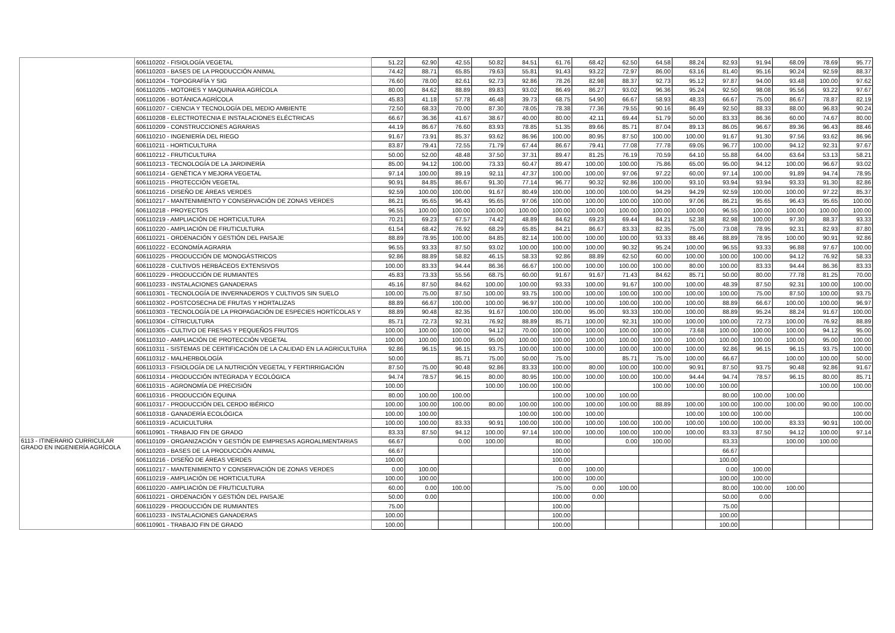| | 606110202 - FISIOLOGÍA VEGETAL | 51.22 | 62.90 | 42.55 | 50.82 | 84.51 | 61.76 | 68.42 | 62.50 | 64.58 | 88.24 | 82.93 | 91.94 | 68.09 | 78.69 | 95.77 |
| | 606110203 - BASES DE LA PRODUCCIÓN ANIMAL | 74.42 | 88.71 | 65.85 | 79.63 | 55.81 | 91.43 | 93.22 | 72.97 | 86.00 | 63.16 | 81.40 | 95.16 | 90.24 | 92.59 | 88.37 |
| | 606110204 - TOPOGRAFÍA Y SIG | 76.60 | 78.00 | 82.61 | 92.73 | 92.86 | 78.26 | 82.98 | 88.37 | 92.73 | 95.12 | 97.87 | 94.00 | 93.48 | 100.00 | 97.62 |
| | 606110205 - MOTORES Y MAQUINARIA AGRÍCOLA | 80.00 | 84.62 | 88.89 | 89.83 | 93.02 | 86.49 | 86.27 | 93.02 | 96.36 | 95.24 | 92.50 | 98.08 | 95.56 | 93.22 | 97.67 |
| | 606110206 - BOTÁNICA AGRÍCOLA | 45.83 | 41.18 | 57.78 | 46.48 | 39.73 | 68.75 | 54.90 | 66.67 | 58.93 | 48.33 | 66.67 | 75.00 | 86.67 | 78.87 | 82.19 |
| | 606110207 - CIENCIA Y TECNOLOGÍA DEL MEDIO AMBIENTE | 72.50 | 68.33 | 70.00 | 87.30 | 78.05 | 78.38 | 77.36 | 79.55 | 90.16 | 86.49 | 92.50 | 88.33 | 88.00 | 96.83 | 90.24 |
| | 606110208 - ELECTROTECNIA E INSTALACIONES ELÉCTRICAS | 66.67 | 36.36 | 41.67 | 38.67 | 40.00 | 80.00 | 42.11 | 69.44 | 51.79 | 50.00 | 83.33 | 86.36 | 60.00 | 74.67 | 80.00 |
| | 606110209 - CONSTRUCCIONES AGRARIAS | 44.19 | 86.67 | 76.60 | 83.93 | 78.85 | 51.35 | 89.66 | 85.71 | 87.04 | 89.13 | 86.05 | 96.67 | 89.36 | 96.43 | 88.46 |
| | 606110210 - INGENIERÍA DEL RIEGO | 91.67 | 73.91 | 85.37 | 93.62 | 86.96 | 100.00 | 80.95 | 87.50 | 100.00 | 100.00 | 91.67 | 91.30 | 97.56 | 93.62 | 86.96 |
| | 606110211 - HORTICULTURA | 83.87 | 79.41 | 72.55 | 71.79 | 67.44 | 86.67 | 79.41 | 77.08 | 77.78 | 69.05 | 96.77 | 100.00 | 94.12 | 92.31 | 97.67 |
| | 606110212 - FRUTICULTURA | 50.00 | 52.00 | 48.48 | 37.50 | 37.31 | 89.47 | 81.25 | 76.19 | 70.59 | 64.10 | 55.88 | 64.00 | 63.64 | 53.13 | 58.21 |
| | 606110213 - TECNOLOGÍA DE LA JARDINERÍA | 85.00 | 94.12 | 100.00 | 73.33 | 60.47 | 89.47 | 100.00 | 100.00 | 75.86 | 65.00 | 95.00 | 94.12 | 100.00 | 96.67 | 93.02 |
| | 606110214 - GENÉTICA Y MEJORA VEGETAL | 97.14 | 100.00 | 89.19 | 92.11 | 47.37 | 100.00 | 100.00 | 97.06 | 97.22 | 60.00 | 97.14 | 100.00 | 91.89 | 94.74 | 78.95 |
| | 606110215 - PROTECCIÓN VEGETAL | 90.91 | 84.85 | 86.67 | 91.30 | 77.14 | 96.77 | 90.32 | 92.86 | 100.00 | 93.10 | 93.94 | 93.94 | 93.33 | 91.30 | 82.86 |
| | 606110216 - DISEÑO DE ÁREAS VERDES | 92.59 | 100.00 | 100.00 | 91.67 | 80.49 | 100.00 | 100.00 | 100.00 | 94.29 | 94.29 | 92.59 | 100.00 | 100.00 | 97.22 | 85.37 |
| | 606110217 - MANTENIMIENTO Y CONSERVACIÓN DE ZONAS VERDES | 86.21 | 95.65 | 96.43 | 95.65 | 97.06 | 100.00 | 100.00 | 100.00 | 100.00 | 97.06 | 86.21 | 95.65 | 96.43 | 95.65 | 100.00 |
| | 606110218 - PROYECTOS | 96.55 | 100.00 | 100.00 | 100.00 | 100.00 | 100.00 | 100.00 | 100.00 | 100.00 | 100.00 | 96.55 | 100.00 | 100.00 | 100.00 | 100.00 |
| | 606110219 - AMPLIACIÓN DE HORTICULTURA | 70.21 | 69.23 | 67.57 | 74.42 | 48.89 | 84.62 | 69.23 | 69.44 | 84.21 | 52.38 | 82.98 | 100.00 | 97.30 | 88.37 | 93.33 |
| | 606110220 - AMPLIACIÓN DE FRUTICULTURA | 61.54 | 68.42 | 76.92 | 68.29 | 65.85 | 84.21 | 86.67 | 83.33 | 82.35 | 75.00 | 73.08 | 78.95 | 92.31 | 82.93 | 87.80 |
| | 606110221 - ORDENACIÓN Y GESTIÓN DEL PAISAJE | 88.89 | 78.95 | 100.00 | 84.85 | 82.14 | 100.00 | 100.00 | 100.00 | 93.33 | 88.46 | 88.89 | 78.95 | 100.00 | 90.91 | 92.86 |
| | 606110222 - ECONOMÍA AGRARIA | 96.55 | 93.33 | 87.50 | 93.02 | 100.00 | 100.00 | 100.00 | 90.32 | 95.24 | 100.00 | 96.55 | 93.33 | 96.88 | 97.67 | 100.00 |
| | 606110225 - PRODUCCIÓN DE MONOGÁSTRICOS | 92.86 | 88.89 | 58.82 | 46.15 | 58.33 | 92.86 | 88.89 | 62.50 | 60.00 | 100.00 | 100.00 | 100.00 | 94.12 | 76.92 | 58.33 |
| | 606110228 - CULTIVOS HERBÁCEOS EXTENSIVOS | 100.00 | 83.33 | 94.44 | 86.36 | 66.67 | 100.00 | 100.00 | 100.00 | 100.00 | 80.00 | 100.00 | 83.33 | 94.44 | 86.36 | 83.33 |
| | 606110229 - PRODUCCIÓN DE RUMIANTES | 45.83 | 73.33 | 55.56 | 68.75 | 60.00 | 91.67 | 91.67 | 71.43 | 84.62 | 85.71 | 50.00 | 80.00 | 77.78 | 81.25 | 70.00 |
| | 606110233 - INSTALACIONES GANADERAS | 45.16 | 87.50 | 84.62 | 100.00 | 100.00 | 93.33 | 100.00 | 91.67 | 100.00 | 100.00 | 48.39 | 87.50 | 92.31 | 100.00 | 100.00 |
| | 606110301 - TECNOLOGÍA DE INVERNADEROS Y CULTIVOS SIN SUELO | 100.00 | 75.00 | 87.50 | 100.00 | 93.75 | 100.00 | 100.00 | 100.00 | 100.00 | 100.00 | 100.00 | 75.00 | 87.50 | 100.00 | 93.75 |
| | 606110302 - POSTCOSECHA DE FRUTAS Y HORTALIZAS | 88.89 | 66.67 | 100.00 | 100.00 | 96.97 | 100.00 | 100.00 | 100.00 | 100.00 | 100.00 | 88.89 | 66.67 | 100.00 | 100.00 | 96.97 |
| | 606110303 - TECNOLOGÍA DE LA PROPAGACIÓN DE ESPECIES HORTÍCOLAS Y | 88.89 | 90.48 | 82.35 | 91.67 | 100.00 | 100.00 | 95.00 | 93.33 | 100.00 | 100.00 | 88.89 | 95.24 | 88.24 | 91.67 | 100.00 |
| | 606110304 - CÍTRICULTURA | 85.71 | 72.73 | 92.31 | 76.92 | 88.89 | 85.71 | 100.00 | 92.31 | 100.00 | 100.00 | 100.00 | 72.73 | 100.00 | 76.92 | 88.89 |
| | 606110305 - CULTIVO DE FRESAS Y PEQUEÑOS FRUTOS | 100.00 | 100.00 | 100.00 | 94.12 | 70.00 | 100.00 | 100.00 | 100.00 | 100.00 | 73.68 | 100.00 | 100.00 | 100.00 | 94.12 | 95.00 |
| | 606110310 - AMPLIACIÓN DE PROTECCIÓN VEGETAL | 100.00 | 100.00 | 100.00 | 95.00 | 100.00 | 100.00 | 100.00 | 100.00 | 100.00 | 100.00 | 100.00 | 100.00 | 100.00 | 95.00 | 100.00 |
| | 606110311 - SISTEMAS DE CERTIFICACIÓN DE LA CALIDAD EN LA AGRICULTURA | 92.86 | 96.15 | 96.15 | 93.75 | 100.00 | 100.00 | 100.00 | 100.00 | 100.00 | 100.00 | 92.86 | 96.15 | 96.15 | 93.75 | 100.00 |
| | 606110312 - MALHERBOLOGÍA | 50.00 | | 85.71 | 75.00 | 50.00 | 75.00 | | 85.71 | 75.00 | 100.00 | 66.67 | | 100.00 | 100.00 | 50.00 |
| | 606110313 - FISIOLOGÍA DE LA NUTRICIÓN VEGETAL Y FERTIRRIGACIÓN | 87.50 | 75.00 | 90.48 | 92.86 | 83.33 | 100.00 | 80.00 | 100.00 | 100.00 | 90.91 | 87.50 | 93.75 | 90.48 | 92.86 | 91.67 |
| | 606110314 - PRODUCCIÓN INTEGRADA Y ECOLÓGICA | 94.74 | 78.57 | 96.15 | 80.00 | 80.95 | 100.00 | 100.00 | 100.00 | 100.00 | 94.44 | 94.74 | 78.57 | 96.15 | 80.00 | 85.71 |
| | 606110315 - AGRONOMÍA DE PRECISIÓN | 100.00 | | | 100.00 | 100.00 | 100.00 | | | 100.00 | 100.00 | 100.00 | | | 100.00 | 100.00 |
| | 606110316 - PRODUCCIÓN EQUINA | 80.00 | 100.00 | 100.00 | | | 100.00 | 100.00 | 100.00 | | | 80.00 | 100.00 | 100.00 | | |
| | 606110317 - PRODUCCIÓN DEL CERDO IBÉRICO | 100.00 | 100.00 | 100.00 | 80.00 | 100.00 | 100.00 | 100.00 | 100.00 | 88.89 | 100.00 | 100.00 | 100.00 | 100.00 | 90.00 | 100.00 |
| | 606110318 - GANADERÍA ECOLÓGICA | 100.00 | 100.00 | | | 100.00 | 100.00 | 100.00 | | | 100.00 | 100.00 | 100.00 | | | 100.00 |
| | 606110319 - ACUICULTURA | 100.00 | 100.00 | 83.33 | 90.91 | 100.00 | 100.00 | 100.00 | 100.00 | 100.00 | 100.00 | 100.00 | 100.00 | 83.33 | 90.91 | 100.00 |
| | 606110901 - TRABAJO FIN DE GRADO | 83.33 | 87.50 | 94.12 | 100.00 | 97.14 | 100.00 | 100.00 | 100.00 | 100.00 | 100.00 | 83.33 | 87.50 | 94.12 | 100.00 | 97.14 |
| 6113 - ITINERARIO CURRICULAR GRADO EN INGENIERÍA AGRÍCOLA | 606110109 - ORGANIZACIÓN Y GESTIÓN DE EMPRESAS AGROALIMENTARIAS | 66.67 | | 0.00 | 100.00 | | 80.00 | | 0.00 | 100.00 | | 83.33 | | 100.00 | 100.00 | |
| | 606110203 - BASES DE LA PRODUCCIÓN ANIMAL | 66.67 | | | | | 100.00 | | | | | 66.67 | | | | |
| | 606110216 - DISEÑO DE ÁREAS VERDES | 100.00 | | | | | 100.00 | | | | | 100.00 | | | | |
| | 606110217 - MANTENIMIENTO Y CONSERVACIÓN DE ZONAS VERDES | 0.00 | 100.00 | | | | 0.00 | 100.00 | | | | 0.00 | 100.00 | | | |
| | 606110219 - AMPLIACIÓN DE HORTICULTURA | 100.00 | 100.00 | | | | 100.00 | 100.00 | | | | 100.00 | 100.00 | | | |
| | 606110220 - AMPLIACIÓN DE FRUTICULTURA | 60.00 | 0.00 | 100.00 | | | 75.00 | 0.00 | 100.00 | | | 80.00 | 100.00 | 100.00 | | |
| | 606110221 - ORDENACIÓN Y GESTIÓN DEL PAISAJE | 50.00 | 0.00 | | | | 100.00 | 0.00 | | | | 50.00 | 0.00 | | | |
| | 606110229 - PRODUCCIÓN DE RUMIANTES | 75.00 | | | | | 100.00 | | | | | 75.00 | | | | |
| | 606110233 - INSTALACIONES GANADERAS | 100.00 | | | | | 100.00 | | | | | 100.00 | | | | |
| | 606110901 - TRABAJO FIN DE GRADO | 100.00 | | | | | 100.00 | | | | | 100.00 | | | | |